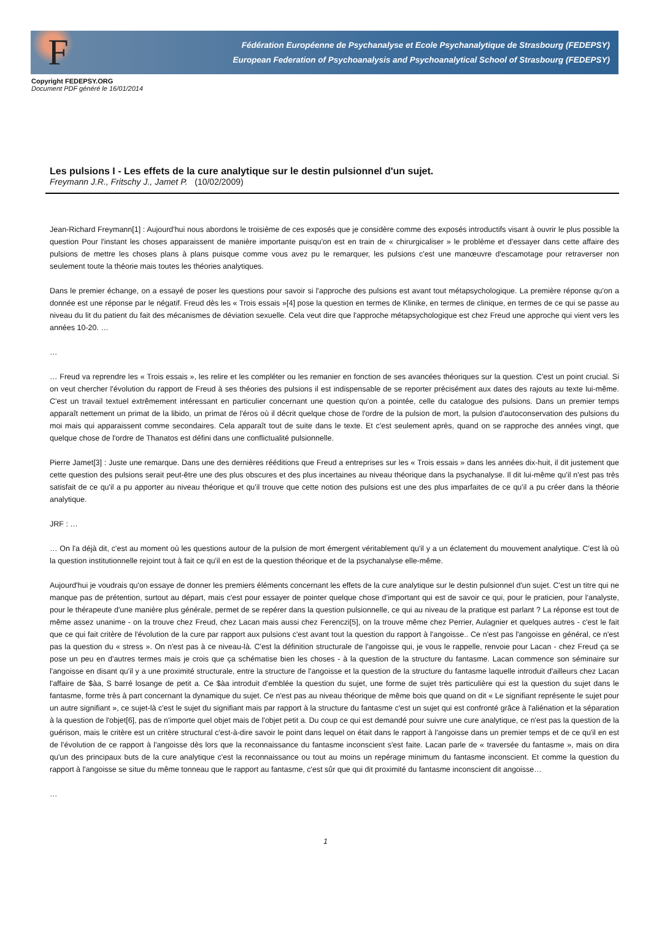F
Fédération Européenne de Psychanalyse et Ecole Psychanalytique de Strasbourg (FEDEPSY)
European Federation of Psychoanalysis and Psychoanalytical School of Strasbourg (FEDEPSY)
Copyright FEDEPSY.ORG
Document PDF généré le 16/01/2014
Les pulsions I - Les effets de la cure analytique sur le destin pulsionnel d'un sujet.
Freymann J.R., Fritschy J., Jamet P. (10/02/2009)
Jean-Richard Freymann[1] : Aujourd'hui nous abordons le troisième de ces exposés que je considère comme des exposés introductifs visant à ouvrir le plus possible la question Pour l'instant les choses apparaissent de manière importante puisqu'on est en train de « chirurgicaliser » le problème et d'essayer dans cette affaire des pulsions de mettre les choses plans à plans puisque comme vous avez pu le remarquer, les pulsions c'est une manœuvre d'escamotage pour retraverser non seulement toute la théorie mais toutes les théories analytiques.
Dans le premier échange, on a essayé de poser les questions pour savoir si l'approche des pulsions est avant tout métapsychologique. La première réponse qu'on a donnée est une réponse par le négatif. Freud dès les « Trois essais »[4] pose la question en termes de Klinike, en termes de clinique, en termes de ce qui se passe au niveau du lit du patient du fait des mécanismes de déviation sexuelle. Cela veut dire que l'approche métapsychologique est chez Freud une approche qui vient vers les années 10-20. …
…
… Freud va reprendre les « Trois essais », les relire et les compléter ou les remanier en fonction de ses avancées théoriques sur la question. C'est un point crucial. Si on veut chercher l'évolution du rapport de Freud à ses théories des pulsions il est indispensable de se reporter précisément aux dates des rajouts au texte lui-même. C'est un travail textuel extrêmement intéressant en particulier concernant une question qu'on a pointée, celle du catalogue des pulsions. Dans un premier temps apparaît nettement un primat de la libido, un primat de l'éros où il décrit quelque chose de l'ordre de la pulsion de mort, la pulsion d'autoconservation des pulsions du moi mais qui apparaissent comme secondaires. Cela apparaît tout de suite dans le texte. Et c'est seulement après, quand on se rapproche des années vingt, que quelque chose de l'ordre de Thanatos est défini dans une conflictualité pulsionnelle.
Pierre Jamet[3] : Juste une remarque. Dans une des dernières rééditions que Freud a entreprises sur les « Trois essais » dans les années dix-huit, il dit justement que cette question des pulsions serait peut-être une des plus obscures et des plus incertaines au niveau théorique dans la psychanalyse. Il dit lui-même qu'il n'est pas très satisfait de ce qu'il a pu apporter au niveau théorique et qu'il trouve que cette notion des pulsions est une des plus imparfaites de ce qu'il a pu créer dans la théorie analytique.
JRF : …
… On l'a déjà dit, c'est au moment où les questions autour de la pulsion de mort émergent véritablement qu'il y a un éclatement du mouvement analytique. C'est là où la question institutionnelle rejoint tout à fait ce qu'il en est de la question théorique et de la psychanalyse elle-même.
Aujourd'hui je voudrais qu'on essaye de donner les premiers éléments concernant les effets de la cure analytique sur le destin pulsionnel d'un sujet. C'est un titre qui ne manque pas de prétention, surtout au départ, mais c'est pour essayer de pointer quelque chose d'important qui est de savoir ce qui, pour le praticien, pour l'analyste, pour le thérapeute d'une manière plus générale, permet de se repérer dans la question pulsionnelle, ce qui au niveau de la pratique est parlant ? La réponse est tout de même assez unanime - on la trouve chez Freud, chez Lacan mais aussi chez Ferenczi[5], on la trouve même chez Perrier, Aulagnier et quelques autres - c'est le fait que ce qui fait critère de l'évolution de la cure par rapport aux pulsions c'est avant tout la question du rapport à l'angoisse.. Ce n'est pas l'angoisse en général, ce n'est pas la question du « stress ». On n'est pas à ce niveau-là. C'est la définition structurale de l'angoisse qui, je vous le rappelle, renvoie pour Lacan - chez Freud ça se pose un peu en d'autres termes mais je crois que ça schématise bien les choses - à la question de la structure du fantasme. Lacan commence son séminaire sur l'angoisse en disant qu'il y a une proximité structurale, entre la structure de l'angoisse et la question de la structure du fantasme laquelle introduit d'ailleurs chez Lacan l'affaire de $àa, S barré losange de petit a. Ce $àa introduit d'emblée la question du sujet, une forme de sujet très particulière qui est la question du sujet dans le fantasme, forme très à part concernant la dynamique du sujet. Ce n'est pas au niveau théorique de même bois que quand on dit « Le signifiant représente le sujet pour un autre signifiant », ce sujet-là c'est le sujet du signifiant mais par rapport à la structure du fantasme c'est un sujet qui est confronté grâce à l'aliénation et la séparation à la question de l'objet[6], pas de n'importe quel objet mais de l'objet petit a. Du coup ce qui est demandé pour suivre une cure analytique, ce n'est pas la question de la guérison, mais le critère est un critère structural c'est-à-dire savoir le point dans lequel on était dans le rapport à l'angoisse dans un premier temps et de ce qu'il en est de l'évolution de ce rapport à l'angoisse dès lors que la reconnaissance du fantasme inconscient s'est faite. Lacan parle de « traversée du fantasme », mais on dira qu'un des principaux buts de la cure analytique c'est la reconnaissance ou tout au moins un repérage minimum du fantasme inconscient. Et comme la question du rapport à l'angoisse se situe du même tonneau que le rapport au fantasme, c'est sûr que qui dit proximité du fantasme inconscient dit angoisse…
…
1